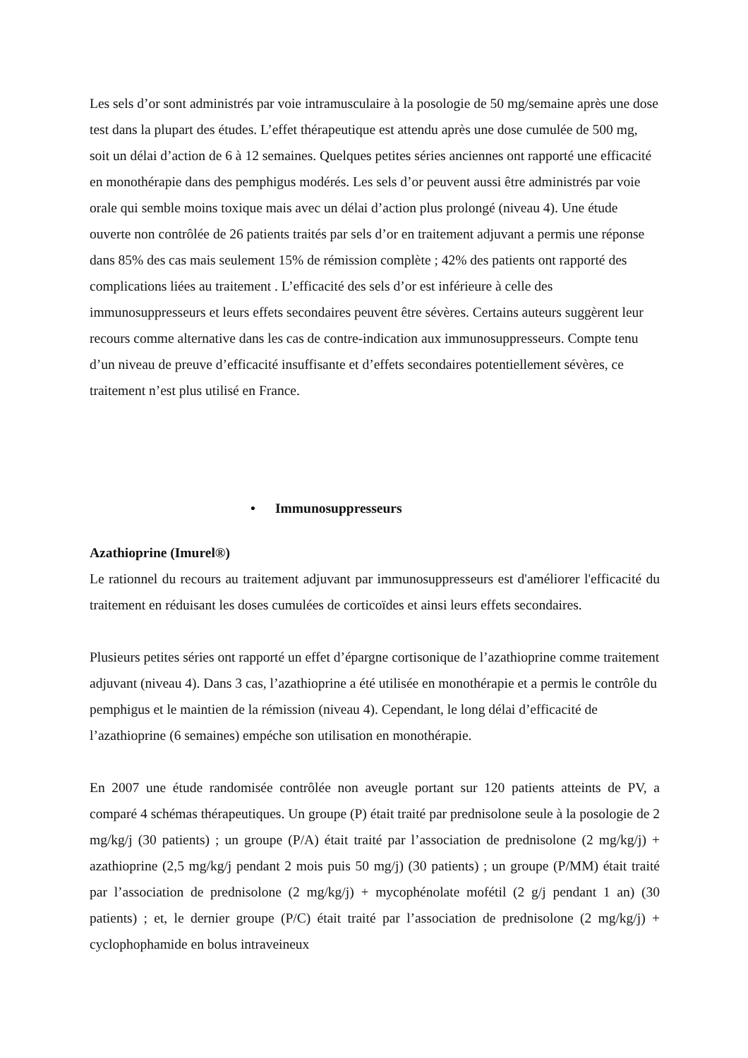Les sels d’or sont administrés par voie intramusculaire à la posologie de 50 mg/semaine après une dose test dans la plupart des études. L’effet thérapeutique est attendu après une dose cumulée de 500 mg, soit un délai d’action de 6 à 12 semaines. Quelques petites séries anciennes ont rapporté une efficacité en monothérapie dans des pemphigus modérés. Les sels d’or peuvent aussi être administrés par voie orale qui semble moins toxique mais avec un délai d’action plus prolongé (niveau 4). Une étude ouverte non contrôlée de 26 patients traités par sels d’or en traitement adjuvant a permis une réponse dans 85% des cas mais seulement 15% de rémission complète ; 42% des patients ont rapporté des complications liées au traitement . L’efficacité des sels d’or est inférieure à celle des immunosuppresseurs et leurs effets secondaires peuvent être sévères. Certains auteurs suggèrent leur recours comme alternative dans les cas de contre-indication aux immunosuppresseurs. Compte tenu d’un niveau de preuve d’efficacité insuffisante et d’effets secondaires potentiellement sévères, ce traitement n’est plus utilisé en France.
• Immunosuppresseurs
Azathioprine (Imurel®)
Le rationnel du recours au traitement adjuvant par immunosuppresseurs est d'améliorer l'efficacité du traitement en réduisant les doses cumulées de corticoïdes et ainsi leurs effets secondaires.
Plusieurs petites séries ont rapporté un effet d’épargne cortisonique de l’azathioprine comme traitement adjuvant (niveau 4). Dans 3 cas, l’azathioprine a été utilisée en monothérapie et a permis le contrôle du pemphigus et le maintien de la rémission (niveau 4). Cependant, le long délai d’efficacité de l’azathioprine (6 semaines) empéche son utilisation en monothérapie.
En 2007 une étude randomisée contrôlée non aveugle portant sur 120 patients atteints de PV, a comparé 4 schémas thérapeutiques. Un groupe (P) était traité par prednisolone seule à la posologie de 2 mg/kg/j (30 patients) ; un groupe (P/A) était traité par l’association de prednisolone (2 mg/kg/j) + azathioprine (2,5 mg/kg/j pendant 2 mois puis 50 mg/j) (30 patients) ; un groupe (P/MM) était traité par l’association de prednisolone (2 mg/kg/j) + mycophénolate mofétil (2 g/j pendant 1 an) (30 patients) ; et, le dernier groupe (P/C) était traité par l’association de prednisolone (2 mg/kg/j) + cyclophophamide en bolus intraveineux